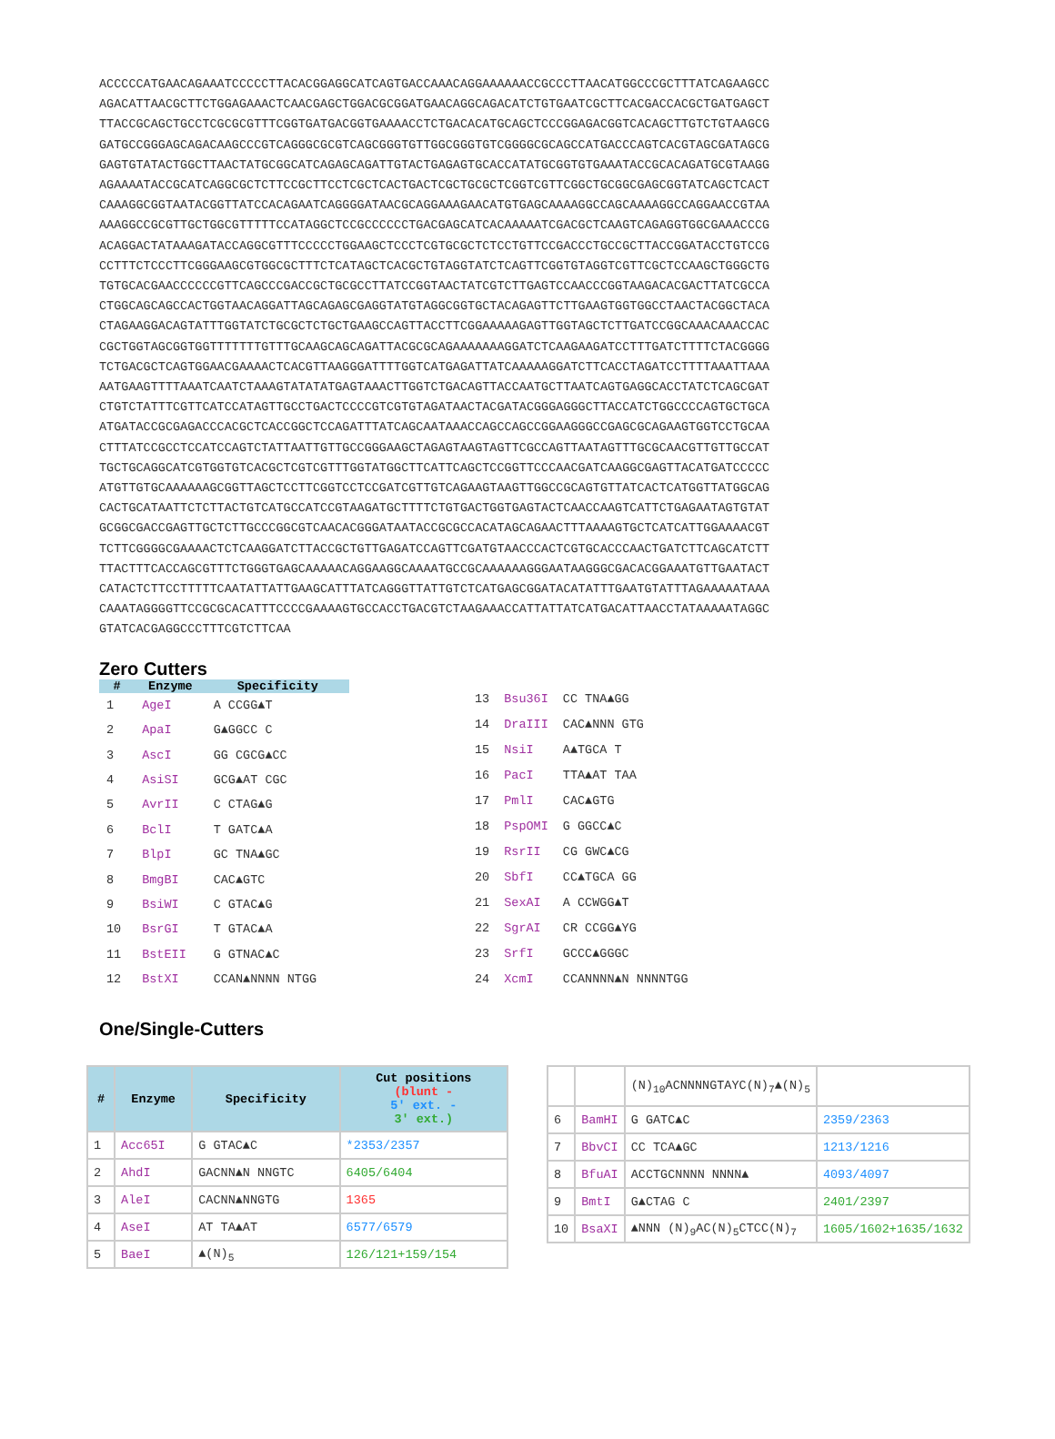ACCCCCATGAACAGAAATCCCCCTTACACGGAGGCATCAGTGACCAAACAGGAAAAAACCGCCCTTAACATGGCCCGCTTTATCAGAAGCC AGACATTAACGCTTCTGGAGAAACTCAACGAGCTGGACGCGGATGAACAGGCAGACATCTGTGAATCGCTTCACGACCACGCTGATGAGCT TTACCGCAGCTGCCTCGCGCGTTTCGGTGATGACGGTGAAAACCTCTGACACATGCAGCTCCCGGAGACGGTCACAGCTTGTCTGTAAGCG GATGCCGGGAGCAGACAAGCCCGTCAGGGCGCGTCAGCGGGTGTTGGCGGGTGTCGGGGCGCAGCCATGACCCAGTCACGTAGCGATAGCG GAGTGTATACTGGCTTAACTATGCGGCATCAGAGCAGATTGTACTGAGAGTGCACCATATGCGGTGTGAAATACCGCACAGATGCGTAAGG AGAAAATACCGCATCAGGCGCTCTTCCGCTTCCTCGCTCACTGACTCGCTGCGCTCGGTCGTTCGGCTGCGGCGAGCGGTATCAGCTCACT CAAAGGCGGTAATACGGTTATCCACAGAATCAGGGGATAACGCAGGAAAGAACATGTGAGCAAAAGGCCAGCAAAAGGCCAGGAACCGTAA AAAGGCCGCGTTGCTGGCGTTTTTCCATAGGCTCCGCCCCCCTGACGAGCATCACAAAAATCGACGCTCAAGTCAGAGGTGGCGAAACCCG ACAGGACTATAAAGATACCAGGCGTTTCCCCCTGGAAGCTCCCTCGTGCGCTCTCCTGTTCCGACCCTGCCGCTTACCGGATACCTGTCCG CCTTTCTCCCTTCGGGAAGCGTGGCGCTTTCTCATAGCTCACGCTGTAGGTATCTCAGTTCGGTGTAGGTCGTTCGCTCCAAGCTGGGCTG TGTGCACGAACCCCCCGTTCAGCCCGACCGCTGCGCCTTATCCGGTAACTATCGTCTTGAGTCCAACCCGGTAAGACACGACTTATCGCCA CTGGCAGCAGCCACTGGTAACAGGATTAGCAGAGCGAGGTATGTAGGCGGTGCTACAGAGTTCTTGAAGTGGTGGCCTAACTACGGCTACA CTAGAAGGACAGTATTTGGTATCTGCGCTCTGCTGAAGCCAGTTACCTTCGGAAAAAGAGTTGGTAGCTCTTGATCCGGCAAACAAACCAC CGCTGGTAGCGGTGGTTTTTTTGTTTGCAAGCAGCAGATTACGCGCAGAAAAAAAGGATCTCAAGAAGATCCTTTGATCTTTTCTACGGGG TCTGACGCTCAGTGGAACGAAAACTCACGTTAAGGGATTTTGGTCATGAGATTATCAAAAAGGATCTTCACCTAGATCCTTTTAAATTAAA AATGAAGTTTTAAATCAATCTAAAGTATATATGAGTAAACTTGGTCTGACAGTTACCAATGCTTAATCAGTGAGGCACCTATCTCAGCGAT CTGTCTATTTCGTTCATCCATAGTTGCCTGACTCCCCGTCGTGTAGATAACTACGATACGGGAGGGCTTACCATCTGGCCCCAGTGCTGCA ATGATACCGCGAGACCCACGCTCACCGGCTCCAGATTTATCAGCAATAAACCAGCCAGCCGGAAGGGCCGAGCGCAGAAGTGGTCCTGCAA CTTTATCCGCCTCCATCCAGTCTATTAATTGTTGCCGGGAAGCTAGAGTAAGTAGTTCGCCAGTTAATAGTTTGCGCAACGTTGTTGCCAT TGCTGCAGGCATCGTGGTGTCACGCTCGTCGTTTGGTATGGCTTCATTCAGCTCCGGTTCCCAACGATCAAGGCGAGTTACATGATCCCCC ATGTTGTGCAAAAAAGCGGTTAGCTCCTTCGGTCCTCCGATCGTTGTCAGAAGTAAGTTGGCCGCAGTGTTATCACTCATGGTTATGGCAG CACTGCATAATTCTCTTACTGTCATGCCATCCGTAAGATGCTTTTCTGTGACTGGTGAGTACTCAACCAAGTCATTCTGAGAATAGTGTAT GCGGCGACCGAGTTGCTCTTGCCCGGCGTCAACACGGGATAATACCGCGCCACATAGCAGAACTTTAAAAGTGCTCATCATTGGAAAACGT TCTTCGGGGCGAAAACTCTCAAGGATCTTACCGCTGTTGAGATCCAGTTCGATGTAACCCACTCGTGCACCCAACTGATCTTCAGCATCTT TTACTTTCACCAGCGTTTCTGGGTGAGCAAAAACAGGAAGGCAAAATGCCGCAAAAAAGGGAATAAGGGCGACACGGAAATGTTGAATACT CATACTCTTCCTTTTTCAATATTATTGAAGCATTTATCAGGGTTATTGTCTCATGAGCGGATACATATTTGAATGTATTTAGAAAAATAAA CAAATAGGGGTTCCGCGCACATTTCCCCGAAAAGTGCCACCTGACGTCTAAGAAACCATTATTATCATGACATTAACCTATAAAAATAGGC GTATCACGAGGCCCTTTCGTCTTCAA
Zero Cutters
| # | Enzyme | Specificity |
| --- | --- | --- |
| 1 | AgeI | A CCGG▲T |
| 2 | ApaI | G▲GGCC C |
| 3 | AscI | GG CGCG▲CC |
| 4 | AsiSI | GCG▲AT CGC |
| 5 | AvrII | C CTAG▲G |
| 6 | BclI | T GATC▲A |
| 7 | BlpI | GC TNA▲GC |
| 8 | BmgBI | CAC▲GTC |
| 9 | BsiWI | C GTAC▲G |
| 10 | BsrGI | T GTAC▲A |
| 11 | BstEII | G GTNAC▲C |
| 12 | BstXI | CCAN▲NNNN NTGG |
| 13 | Bsu36I | CC TNA▲GG |
| 14 | DraIII | CAC▲NNN GTG |
| 15 | NsiI | A▲TGCA T |
| 16 | PacI | TTA▲AT TAA |
| 17 | PmlI | CAC▲GTG |
| 18 | PspOMI | G GGCC▲C |
| 19 | RsrII | CG GWC▲CG |
| 20 | SbfI | CC▲TGCA GG |
| 21 | SexAI | A CCWGG▲T |
| 22 | SgrAI | CR CCGG▲YG |
| 23 | SrfI | GCCC▲GGGC |
| 24 | XcmI | CCANNNN▲N NNNNTGG |
One/Single-Cutters
| # | Enzyme | Specificity | Cut positions (blunt - 5' ext. - 3' ext.) |
| --- | --- | --- | --- |
| 1 | Acc65I | G GTAC▲C | *2353/2357 |
| 2 | AhdI | GACNN▲N NNGTC | 6405/6404 |
| 3 | AleI | CACNN▲NNGTG | 1365 |
| 4 | AseI | AT TA▲AT | 6577/6579 |
| 5 | BaeI | ▲(N)<sub>5</sub> | 126/121+159/154 |
| | | (N)<sub>10</sub>ACNNNNGTAYC(N)<sub>7</sub>▲(N)<sub>5</sub> | |
| 6 | BamHI | G GATC▲C | 2359/2363 |
| 7 | BbvCI | CC TCA▲GC | 1213/1216 |
| 8 | BfuAI | ACCTGCNNNN NNNN▲ | 4093/4097 |
| 9 | BmtI | G▲CTAG C | 2401/2397 |
| 10 | BsaXI | ▲NNN (N)<sub>9</sub>AC(N)<sub>5</sub>CTCC(N)<sub>7</sub> | 1605/1602+1635/1632 |